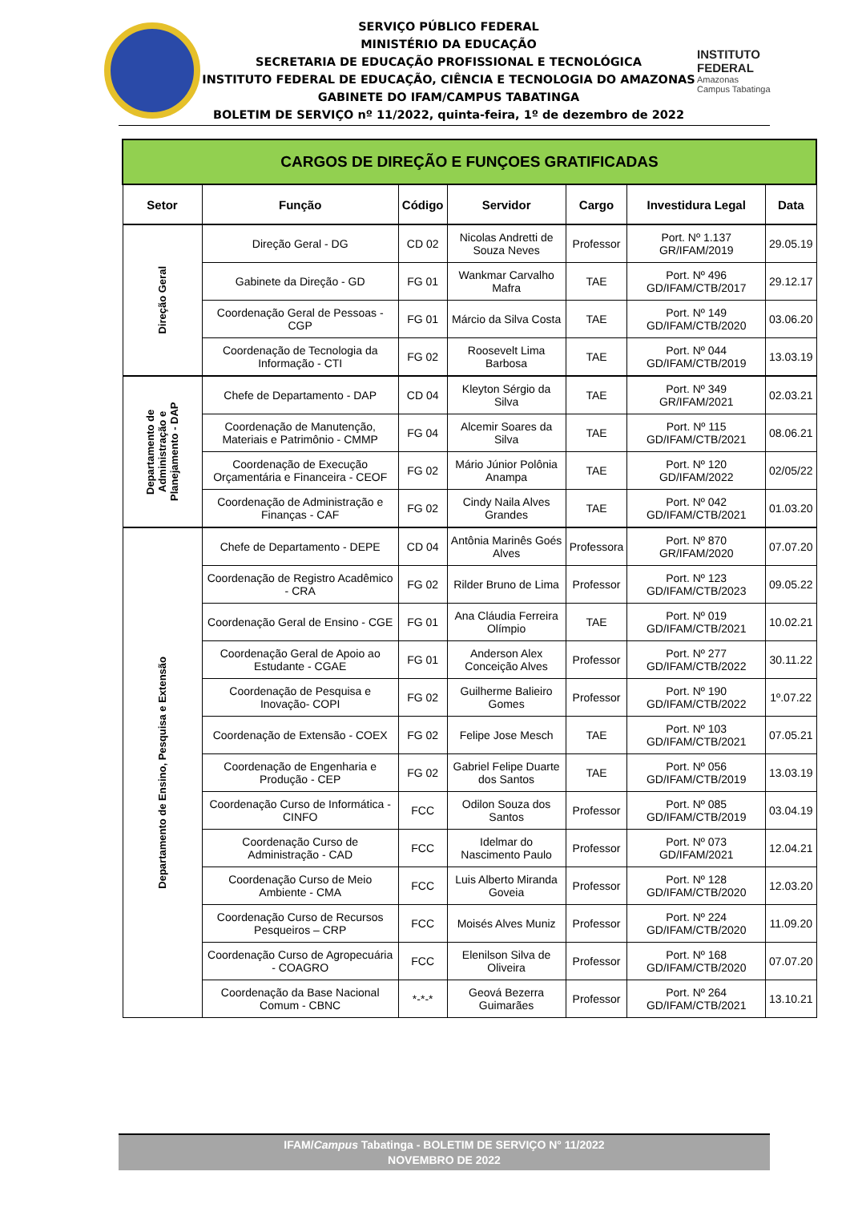SERVIÇO PÚBLICO FEDERAL
MINISTÉRIO DA EDUCAÇÃO
SECRETARIA DE EDUCAÇÃO PROFISSIONAL E TECNOLÓGICA
INSTITUTO FEDERAL DE EDUCAÇÃO, CIÊNCIA E TECNOLOGIA DO AMAZONAS
GABINETE DO IFAM/CAMPUS TABATINGA
BOLETIM DE SERVIÇO nº 11/2022, quinta-feira, 1º de dezembro de 2022
INSTITUTO FEDERAL
Amazonas
Campus Tabatinga
| CARGOS DE DIREÇÃO E FUNÇOES GRATIFICADAS | | | | | | |
| Setor | Função | Código | Servidor | Cargo | Investidura Legal | Data |
| Direção Geral | Direção Geral - DG | CD 02 | Nicolas Andretti de Souza Neves | Professor | Port. Nº 1.137 GR/IFAM/2019 | 29.05.19 |
| | Gabinete da Direção - GD | FG 01 | Wankmar Carvalho Mafra | TAE | Port. Nº 496 GD/IFAM/CTB/2017 | 29.12.17 |
| | Coordenação Geral de Pessoas - CGP | FG 01 | Márcio da Silva Costa | TAE | Port. Nº 149 GD/IFAM/CTB/2020 | 03.06.20 |
| | Coordenação de Tecnologia da Informação - CTI | FG 02 | Roosevelt Lima Barbosa | TAE | Port. Nº 044 GD/IFAM/CTB/2019 | 13.03.19 |
| Departamento de Administração e Planejamento - DAP | Chefe de Departamento - DAP | CD 04 | Kleyton Sérgio da Silva | TAE | Port. Nº 349 GR/IFAM/2021 | 02.03.21 |
| | Coordenação de Manutenção, Materiais e Patrimônio - CMMP | FG 04 | Alcemir Soares da Silva | TAE | Port. Nº 115 GD/IFAM/CTB/2021 | 08.06.21 |
| | Coordenação de Execução Orçamentária e Financeira - CEOF | FG 02 | Mário Júnior Polônia Anampa | TAE | Port. Nº 120 GD/IFAM/2022 | 02/05/22 |
| | Coordenação de Administração e Finanças - CAF | FG 02 | Cindy Naila Alves Grandes | TAE | Port. Nº 042 GD/IFAM/CTB/2021 | 01.03.20 |
| Departamento de Ensino, Pesquisa e Extensão | Chefe de Departamento - DEPE | CD 04 | Antônia Marinês Goés Alves | Professora | Port. Nº 870 GR/IFAM/2020 | 07.07.20 |
| | Coordenação de Registro Acadêmico - CRA | FG 02 | Rilder Bruno de Lima | Professor | Port. Nº 123 GD/IFAM/CTB/2023 | 09.05.22 |
| | Coordenação Geral de Ensino - CGE | FG 01 | Ana Cláudia Ferreira Olímpio | TAE | Port. Nº 019 GD/IFAM/CTB/2021 | 10.02.21 |
| | Coordenação Geral de Apoio ao Estudante - CGAE | FG 01 | Anderson Alex Conceição Alves | Professor | Port. Nº 277 GD/IFAM/CTB/2022 | 30.11.22 |
| | Coordenação de Pesquisa e Inovação- COPI | FG 02 | Guilherme Balieiro Gomes | Professor | Port. Nº 190 GD/IFAM/CTB/2022 | 1º.07.22 |
| | Coordenação de Extensão - COEX | FG 02 | Felipe Jose Mesch | TAE | Port. Nº 103 GD/IFAM/CTB/2021 | 07.05.21 |
| | Coordenação de Engenharia e Produção - CEP | FG 02 | Gabriel Felipe Duarte dos Santos | TAE | Port. Nº 056 GD/IFAM/CTB/2019 | 13.03.19 |
| | Coordenação Curso de Informática - CINFO | FCC | Odilon Souza dos Santos | Professor | Port. Nº 085 GD/IFAM/CTB/2019 | 03.04.19 |
| | Coordenação Curso de Administração - CAD | FCC | Idelmar do Nascimento Paulo | Professor | Port. Nº 073 GD/IFAM/2021 | 12.04.21 |
| | Coordenação Curso de Meio Ambiente - CMA | FCC | Luis Alberto Miranda Goveia | Professor | Port. Nº 128 GD/IFAM/CTB/2020 | 12.03.20 |
| | Coordenação Curso de Recursos Pesqueiros – CRP | FCC | Moisés Alves Muniz | Professor | Port. Nº 224 GD/IFAM/CTB/2020 | 11.09.20 |
| | Coordenação Curso de Agropecuária - COAGRO | FCC | Elenilson Silva de Oliveira | Professor | Port. Nº 168 GD/IFAM/CTB/2020 | 07.07.20 |
| | Coordenação da Base Nacional Comum - CBNC | *-*-* | Geová Bezerra Guimarães | Professor | Port. Nº 264 GD/IFAM/CTB/2021 | 13.10.21 |
IFAM/Campus Tabatinga - BOLETIM DE SERVIÇO N° 11/2022
NOVEMBRO DE 2022